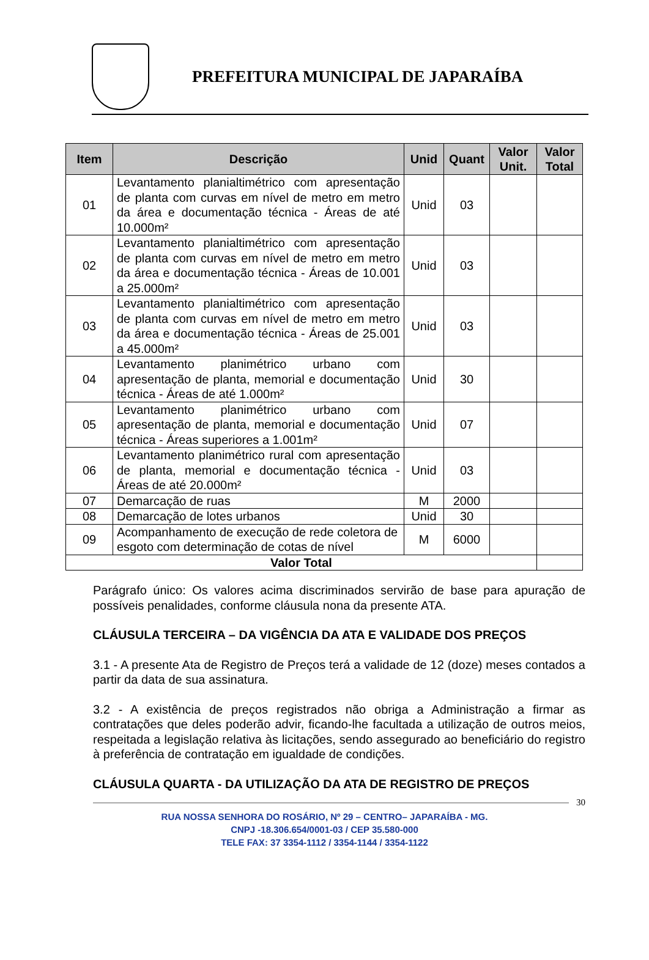PREFEITURA MUNICIPAL DE JAPARAÍBA
| Item | Descrição | Unid | Quant | Valor Unit. | Valor Total |
| --- | --- | --- | --- | --- | --- |
| 01 | Levantamento planialtimétrico com apresentação de planta com curvas em nível de metro em metro da área e documentação técnica - Áreas de até 10.000m² | Unid | 03 | | |
| 02 | Levantamento planialtimétrico com apresentação de planta com curvas em nível de metro em metro da área e documentação técnica - Áreas de 10.001 a 25.000m² | Unid | 03 | | |
| 03 | Levantamento planialtimétrico com apresentação de planta com curvas em nível de metro em metro da área e documentação técnica - Áreas de 25.001 a 45.000m² | Unid | 03 | | |
| 04 | Levantamento planimétrico urbano com apresentação de planta, memorial e documentação técnica - Áreas de até 1.000m² | Unid | 30 | | |
| 05 | Levantamento planimétrico urbano com apresentação de planta, memorial e documentação técnica - Áreas superiores a 1.001m² | Unid | 07 | | |
| 06 | Levantamento planimétrico rural com apresentação de planta, memorial e documentação técnica - Áreas de até 20.000m² | Unid | 03 | | |
| 07 | Demarcação de ruas | M | 2000 | | |
| 08 | Demarcação de lotes urbanos | Unid | 30 | | |
| 09 | Acompanhamento de execução de rede coletora de esgoto com determinação de cotas de nível | M | 6000 | | |
| Valor Total | | | | | |
Parágrafo único: Os valores acima discriminados servirão de base para apuração de possíveis penalidades, conforme cláusula nona da presente ATA.
CLÁUSULA TERCEIRA – DA VIGÊNCIA DA ATA E VALIDADE DOS PREÇOS
3.1 - A presente Ata de Registro de Preços terá a validade de 12 (doze) meses contados a partir da data de sua assinatura.
3.2 - A existência de preços registrados não obriga a Administração a firmar as contratações que deles poderão advir, ficando-lhe facultada a utilização de outros meios, respeitada a legislação relativa às licitações, sendo assegurado ao beneficiário do registro à preferência de contratação em igualdade de condições.
CLÁUSULA QUARTA - DA UTILIZAÇÃO DA ATA DE REGISTRO DE PREÇOS
30
RUA NOSSA SENHORA DO ROSÁRIO, Nº 29 – CENTRO– JAPARAÍBA - MG.
CNPJ -18.306.654/0001-03 / CEP 35.580-000
TELE FAX: 37 3354-1112 / 3354-1144 / 3354-1122